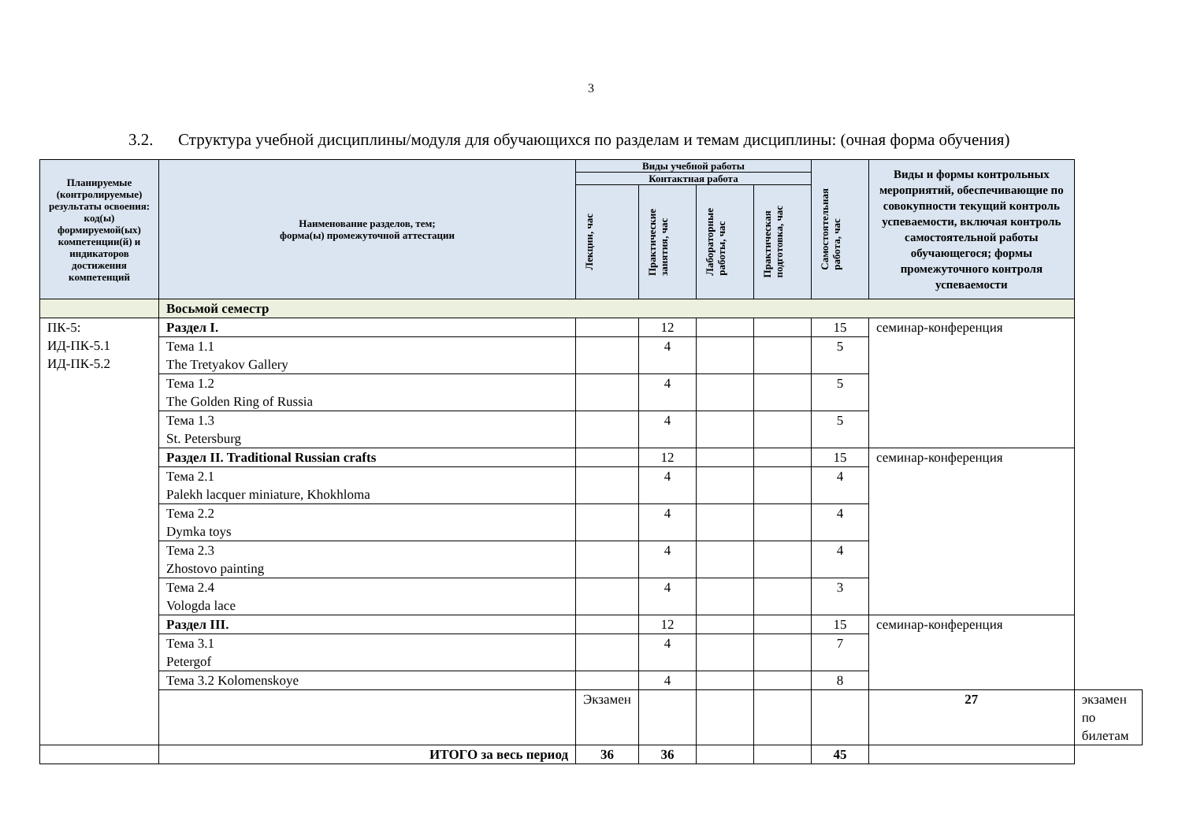3
3.2. Структура учебной дисциплины/модуля для обучающихся по разделам и темам дисциплины: (очная форма обучения)
| Планируемые (контролируемые) результаты освоения: код(ы) формируемой(ых) компетенции(й) и индикаторов достижения компетенций | Наименование разделов, тем; форма(ы) промежуточной аттестации | Виды учебной работы | | | | Самостоятельная работа, час | Виды и формы контрольных мероприятий, обеспечивающие по совокупности текущий контроль успеваемости, включая контроль самостоятельной работы обучающегося; формы промежуточного контроля успеваемости | |
| --- | --- | --- | --- | --- | --- | --- | --- | --- |
| | | Контактная работа | | | | | | |
| | | Лекции, час | Практические занятия, час | Лабораторные работы, час | Практическая подготовка, час | | | |
| | Восьмой семестр | | | | | | | |
| ПК-5: ИД-ПК-5.1 ИД-ПК-5.2 | Раздел I. | | 12 | | | 15 | семинар-конференция | |
| | Тема 1.1 The Tretyakov Gallery | | 4 | | | 5 | | |
| | Тема 1.2 The Golden Ring of Russia | | 4 | | | 5 | | |
| | Тема 1.3 St. Petersburg | | 4 | | | 5 | | |
| | Раздел II. Traditional Russian crafts | | 12 | | | 15 | семинар-конференция | |
| | Тема 2.1 Palekh lacquer miniature, Khokhloma | | 4 | | | 4 | | |
| | Тема 2.2 Dymka toys | | 4 | | | 4 | | |
| | Тема 2.3 Zhostovo painting | | 4 | | | 4 | | |
| | Тема 2.4 Vologda lace | | 4 | | | 3 | | |
| | Раздел III. | | 12 | | | 15 | семинар-конференция | |
| | Тема 3.1 Petergof | | 4 | | | 7 | | |
| | Тема 3.2 Kolomenskoye | | 4 | | | 8 | | |
| | | Экзамен | | | | | 27 | экзамен по билетам |
| | ИТОГО за весь период | 36 | 36 | | | 45 | | |